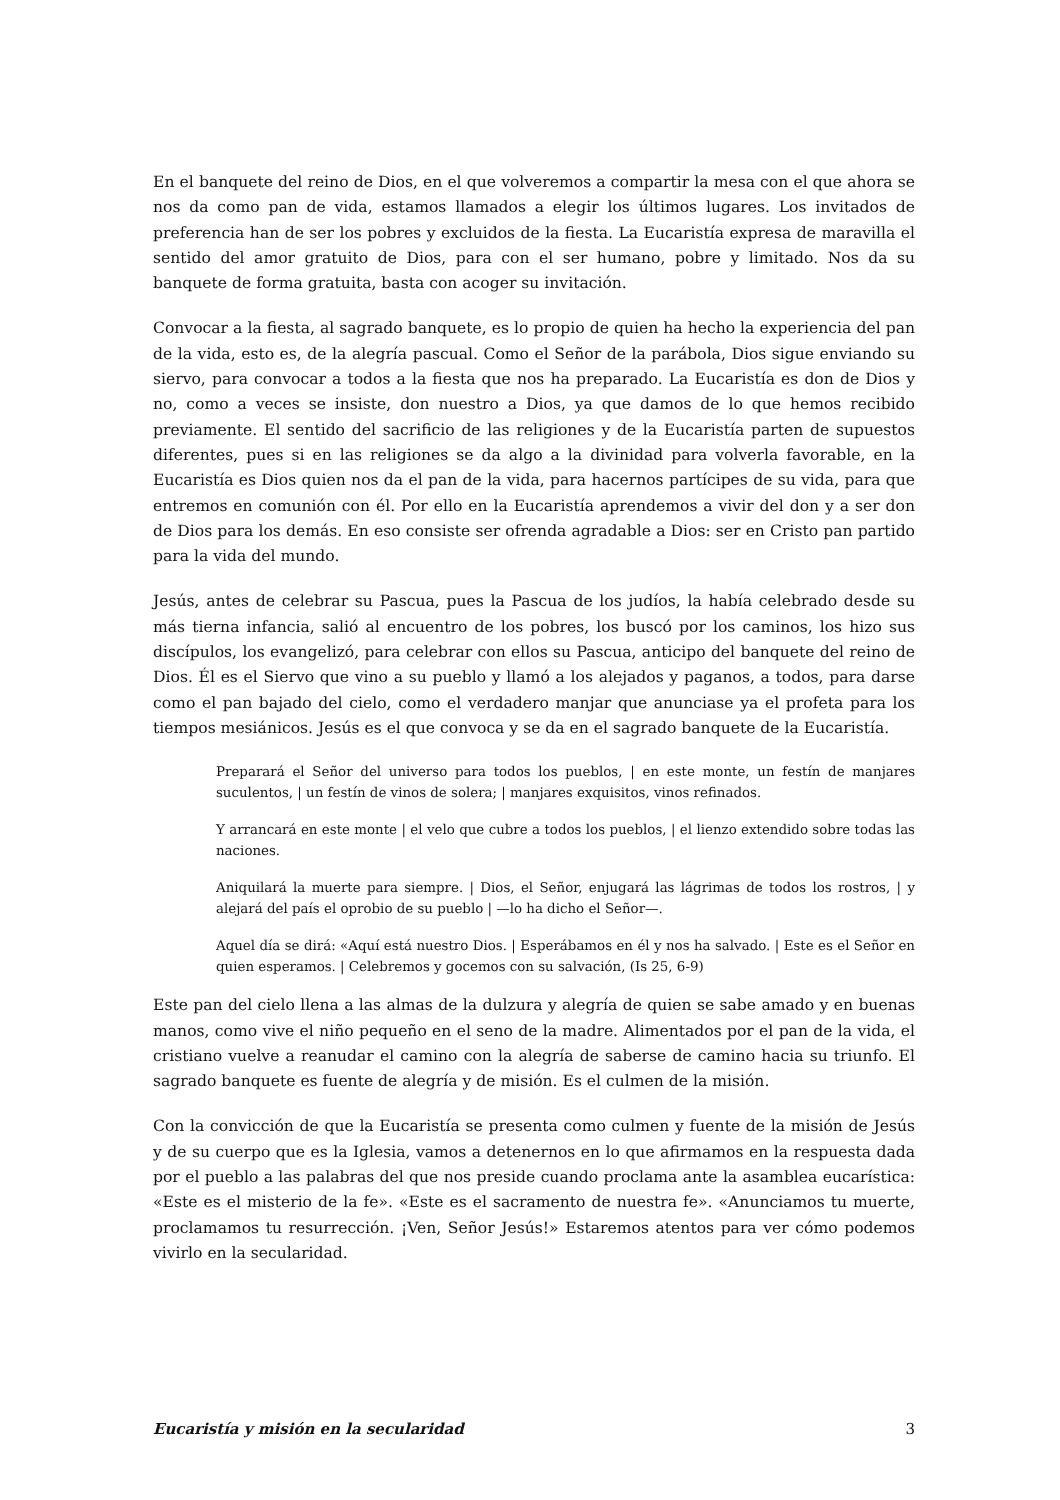En el banquete del reino de Dios, en el que volveremos a compartir la mesa con el que ahora se nos da como pan de vida, estamos llamados a elegir los últimos lugares. Los invitados de preferencia han de ser los pobres y excluidos de la fiesta. La Eucaristía expresa de maravilla el sentido del amor gratuito de Dios, para con el ser humano, pobre y limitado. Nos da su banquete de forma gratuita, basta con acoger su invitación.
Convocar a la fiesta, al sagrado banquete, es lo propio de quien ha hecho la experiencia del pan de la vida, esto es, de la alegría pascual. Como el Señor de la parábola, Dios sigue enviando su siervo, para convocar a todos a la fiesta que nos ha preparado. La Eucaristía es don de Dios y no, como a veces se insiste, don nuestro a Dios, ya que damos de lo que hemos recibido previamente. El sentido del sacrificio de las religiones y de la Eucaristía parten de supuestos diferentes, pues si en las religiones se da algo a la divinidad para volverla favorable, en la Eucaristía es Dios quien nos da el pan de la vida, para hacernos partícipes de su vida, para que entremos en comunión con él. Por ello en la Eucaristía aprendemos a vivir del don y a ser don de Dios para los demás. En eso consiste ser ofrenda agradable a Dios: ser en Cristo pan partido para la vida del mundo.
Jesús, antes de celebrar su Pascua, pues la Pascua de los judíos, la había celebrado desde su más tierna infancia, salió al encuentro de los pobres, los buscó por los caminos, los hizo sus discípulos, los evangelizó, para celebrar con ellos su Pascua, anticipo del banquete del reino de Dios. Él es el Siervo que vino a su pueblo y llamó a los alejados y paganos, a todos, para darse como el pan bajado del cielo, como el verdadero manjar que anunciase ya el profeta para los tiempos mesiánicos. Jesús es el que convoca y se da en el sagrado banquete de la Eucaristía.
Preparará el Señor del universo para todos los pueblos, | en este monte, un festín de manjares suculentos, | un festín de vinos de solera; | manjares exquisitos, vinos refinados.
Y arrancará en este monte | el velo que cubre a todos los pueblos, | el lienzo extendido sobre todas las naciones.
Aniquilará la muerte para siempre. | Dios, el Señor, enjugará las lágrimas de todos los rostros, | y alejará del país el oprobio de su pueblo | —lo ha dicho el Señor—.
Aquel día se dirá: «Aquí está nuestro Dios. | Esperábamos en él y nos ha salvado. | Este es el Señor en quien esperamos. | Celebremos y gocemos con su salvación, (Is 25, 6-9)
Este pan del cielo llena a las almas de la dulzura y alegría de quien se sabe amado y en buenas manos, como vive el niño pequeño en el seno de la madre. Alimentados por el pan de la vida, el cristiano vuelve a reanudar el camino con la alegría de saberse de camino hacia su triunfo. El sagrado banquete es fuente de alegría y de misión. Es el culmen de la misión.
Con la convicción de que la Eucaristía se presenta como culmen y fuente de la misión de Jesús y de su cuerpo que es la Iglesia, vamos a detenernos en lo que afirmamos en la respuesta dada por el pueblo a las palabras del que nos preside cuando proclama ante la asamblea eucarística: «Este es el misterio de la fe». «Este es el sacramento de nuestra fe». «Anunciamos tu muerte, proclamamos tu resurrección. ¡Ven, Señor Jesús!» Estaremos atentos para ver cómo podemos vivirlo en la secularidad.
Eucaristía y misión en la secularidad 3